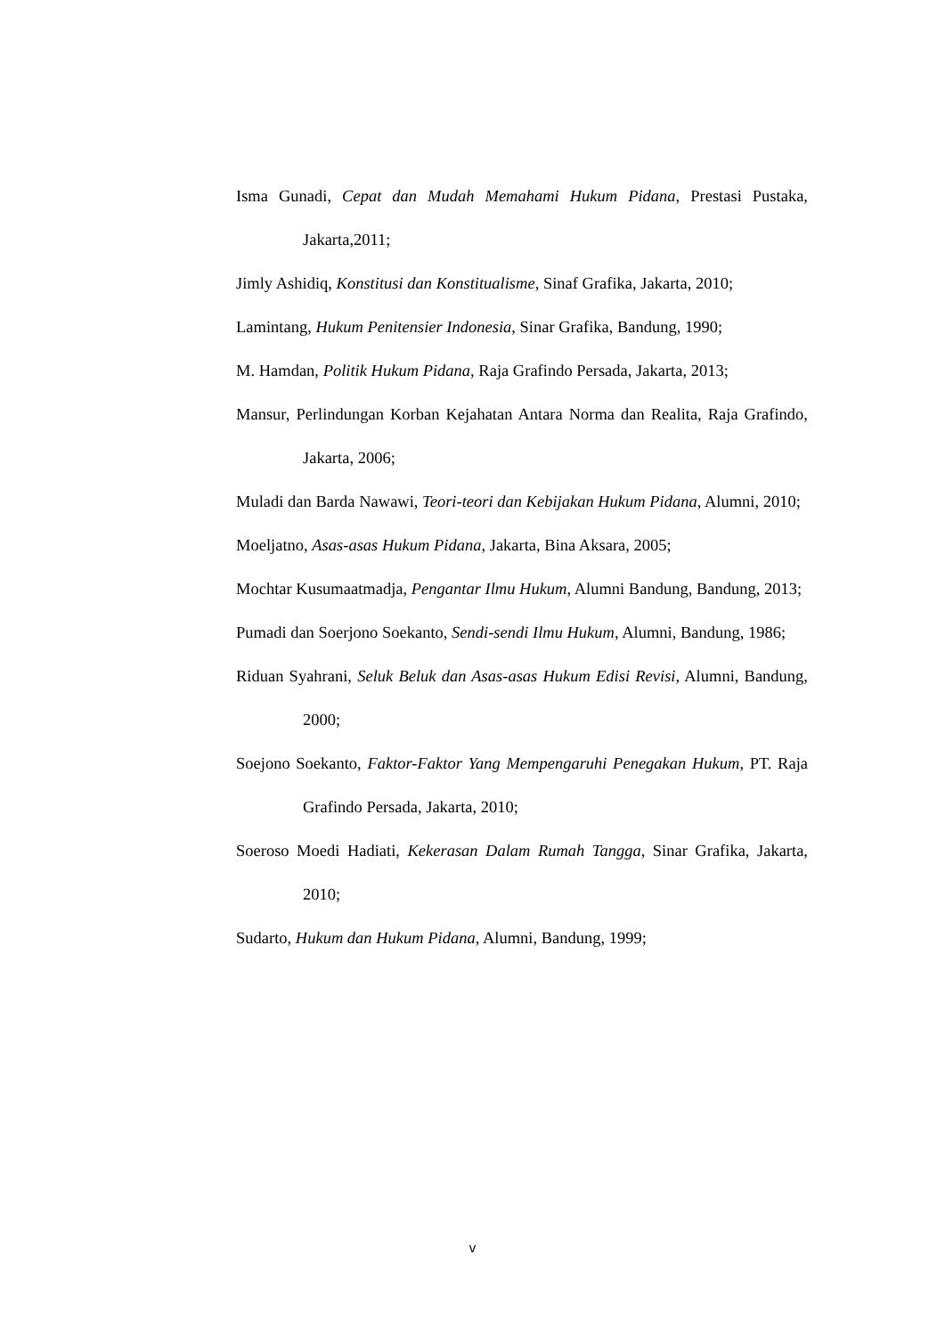Isma Gunadi, Cepat dan Mudah Memahami Hukum Pidana, Prestasi Pustaka, Jakarta,2011;
Jimly Ashidiq, Konstitusi dan Konstitualisme, Sinaf Grafika, Jakarta, 2010;
Lamintang, Hukum Penitensier Indonesia, Sinar Grafika, Bandung, 1990;
M. Hamdan, Politik Hukum Pidana, Raja Grafindo Persada, Jakarta, 2013;
Mansur, Perlindungan Korban Kejahatan Antara Norma dan Realita, Raja Grafindo, Jakarta, 2006;
Muladi dan Barda Nawawi, Teori-teori dan Kebijakan Hukum Pidana, Alumni, 2010;
Moeljatno, Asas-asas Hukum Pidana, Jakarta, Bina Aksara, 2005;
Mochtar Kusumaatmadja, Pengantar Ilmu Hukum, Alumni Bandung, Bandung, 2013;
Pumadi dan Soerjono Soekanto, Sendi-sendi Ilmu Hukum, Alumni, Bandung, 1986;
Riduan Syahrani, Seluk Beluk dan Asas-asas Hukum Edisi Revisi, Alumni, Bandung, 2000;
Soejono Soekanto, Faktor-Faktor Yang Mempengaruhi Penegakan Hukum, PT. Raja Grafindo Persada, Jakarta, 2010;
Soeroso Moedi Hadiati, Kekerasan Dalam Rumah Tangga, Sinar Grafika, Jakarta, 2010;
Sudarto, Hukum dan Hukum Pidana, Alumni, Bandung, 1999;
v